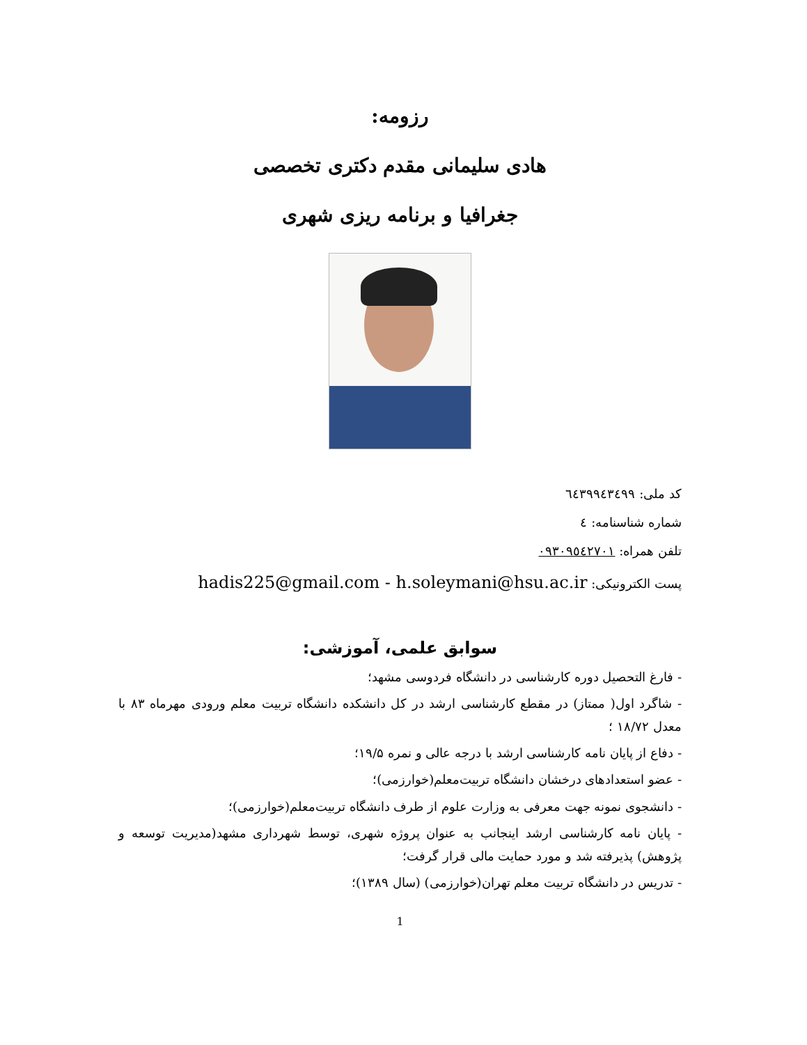رزومه:
هادی سلیمانی مقدم دکتری تخصصی
جغرافیا و برنامه ریزی شهری
کد ملی: ٦٤٣٩٩٤٣٤٩٩
شماره شناسنامه: ٤
تلفن همراه: ٠٩٣٠٩٥٤٢٧٠١
پست الکترونیکی: hadis225@gmail.com - h.soleymani@hsu.ac.ir
سوابق علمی، آموزشی:
- فارغ التحصیل دوره کارشناسی در دانشگاه فردوسی مشهد؛
- شاگرد اول( ممتاز) در مقطع کارشناسی ارشد در کل دانشکده دانشگاه تربیت معلم ورودی مهرماه ۸۳ با معدل ۱۸/۷۲ ؛
- دفاع از پایان نامه کارشناسی ارشد با درجه عالی و نمره ۱۹/۵؛
- عضو استعدادهای درخشان دانشگاه تربیت‌معلم(خوارزمی)؛
- دانشجوی نمونه جهت معرفی به وزارت علوم از طرف دانشگاه تربیت‌معلم(خوارزمی)؛
- پایان نامه کارشناسی ارشد اینجانب به عنوان پروژه شهری، توسط شهرداری مشهد(مدیریت توسعه و پژوهش) پذیرفته شد و مورد حمایت مالی قرار گرفت؛
- تدریس در دانشگاه تربیت معلم تهران(خوارزمی) (سال ۱۳۸۹)؛
1